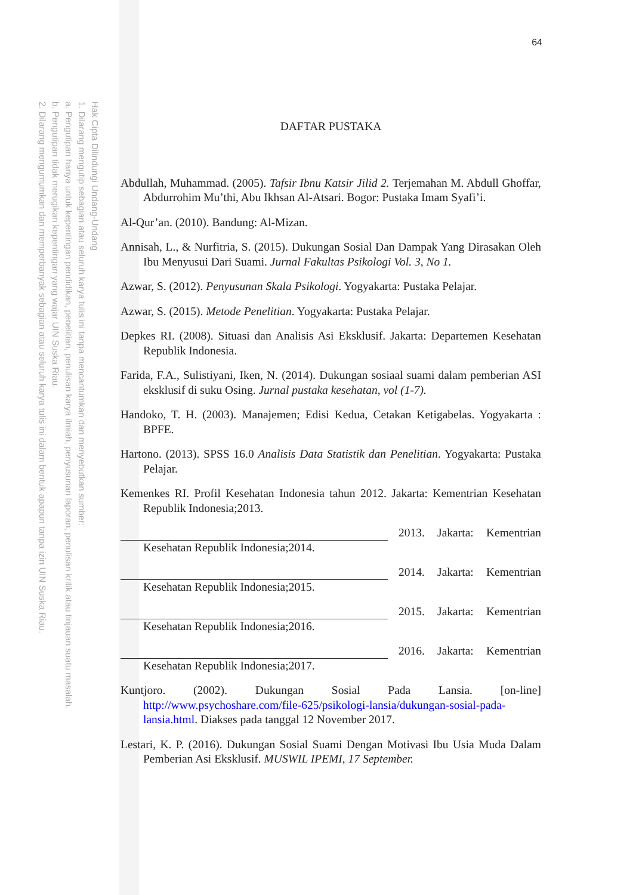Hak Cipta Dilindungi Undang-Undang
1. Dilarang mengutip sebagian atau seluruh karya tulis ini tanpa mencantumkan dan menyebutkan sumber:
a. Pengutipan hanya untuk kepentingan pendidikan, penelitian, penulisan karya ilmiah, penyusunan laporan, penulisan kritik atau tinjauan suatu masalah.
b. Pengutipan tidak merugikan kepentingan yang wajar UIN Suska Riau.
2. Dilarang mengumumkan dan memperbanyak sebagian atau seluruh karya tulis ini dalam bentuk apapun tanpa izin UIN Suska Riau.
64
DAFTAR PUSTAKA
Abdullah, Muhammad. (2005). Tafsir Ibnu Katsir Jilid 2. Terjemahan M. Abdull Ghoffar, Abdurrohim Mu’thi, Abu Ikhsan Al-Atsari. Bogor: Pustaka Imam Syafi’i.
Al-Qur’an. (2010). Bandung: Al-Mizan.
Annisah, L., & Nurfitria, S. (2015). Dukungan Sosial Dan Dampak Yang Dirasakan Oleh Ibu Menyusui Dari Suami. Jurnal Fakultas Psikologi Vol. 3, No 1.
Azwar, S. (2012). Penyusunan Skala Psikologi. Yogyakarta: Pustaka Pelajar.
Azwar, S. (2015). Metode Penelitian. Yogyakarta: Pustaka Pelajar.
Depkes RI. (2008). Situasi dan Analisis Asi Eksklusif. Jakarta: Departemen Kesehatan Republik Indonesia.
Farida, F.A., Sulistiyani, Iken, N. (2014). Dukungan sosiaal suami dalam pemberian ASI eksklusif di suku Osing. Jurnal pustaka kesehatan, vol (1-7).
Handoko, T. H. (2003). Manajemen; Edisi Kedua, Cetakan Ketigabelas. Yogyakarta : BPFE.
Hartono. (2013). SPSS 16.0 Analisis Data Statistik dan Penelitian. Yogyakarta: Pustaka Pelajar.
Kemenkes RI. Profil Kesehatan Indonesia tahun 2012. Jakarta: Kementrian Kesehatan Republik Indonesia;2013.
2013. Jakarta: Kementrian
Kesehatan Republik Indonesia;2014.
2014. Jakarta: Kementrian
Kesehatan Republik Indonesia;2015.
2015. Jakarta: Kementrian
Kesehatan Republik Indonesia;2016.
2016. Jakarta: Kementrian
Kesehatan Republik Indonesia;2017.
Kuntjoro. (2002). Dukungan Sosial Pada Lansia. [on-line] http://www.psychoshare.com/file-625/psikologi-lansia/dukungan-sosial-pada-lansia.html. Diakses pada tanggal 12 November 2017.
Lestari, K. P. (2016). Dukungan Sosial Suami Dengan Motivasi Ibu Usia Muda Dalam Pemberian Asi Eksklusif. MUSWIL IPEMI, 17 September.